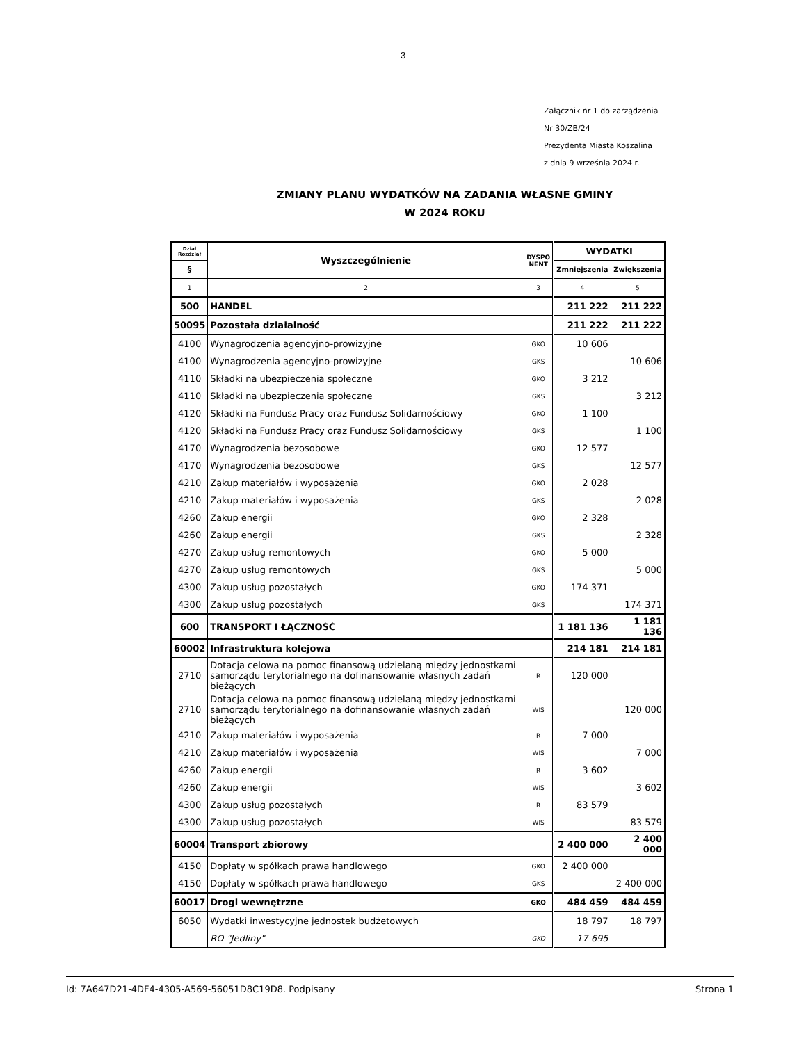3
Załącznik nr 1 do zarządzenia
Nr 30/ZB/24
Prezydenta Miasta Koszalina
z dnia 9 września 2024 r.
ZMIANY PLANU WYDATKÓW NA ZADANIA WŁASNE GMINY
W 2024 ROKU
| Dział Rozdział | Wyszczególnienie | DYSPO NENT | WYDATKI | |
| --- | --- | --- | --- | --- |
| § | | | Zmniejszenia | Zwiększenia |
| 1 | 2 | 3 | 4 | 5 |
| 500 | HANDEL | | 211 222 | 211 222 |
| 50095 | Pozostała działalność | | 211 222 | 211 222 |
| 4100 | Wynagrodzenia agencyjno-prowizyjne | GKO | 10 606 | |
| 4100 | Wynagrodzenia agencyjno-prowizyjne | GKS | | 10 606 |
| 4110 | Składki na ubezpieczenia społeczne | GKO | 3 212 | |
| 4110 | Składki na ubezpieczenia społeczne | GKS | | 3 212 |
| 4120 | Składki na Fundusz Pracy oraz Fundusz Solidarnościowy | GKO | 1 100 | |
| 4120 | Składki na Fundusz Pracy oraz Fundusz Solidarnościowy | GKS | | 1 100 |
| 4170 | Wynagrodzenia bezosobowe | GKO | 12 577 | |
| 4170 | Wynagrodzenia bezosobowe | GKS | | 12 577 |
| 4210 | Zakup materiałów i wyposażenia | GKO | 2 028 | |
| 4210 | Zakup materiałów i wyposażenia | GKS | | 2 028 |
| 4260 | Zakup energii | GKO | 2 328 | |
| 4260 | Zakup energii | GKS | | 2 328 |
| 4270 | Zakup usług remontowych | GKO | 5 000 | |
| 4270 | Zakup usług remontowych | GKS | | 5 000 |
| 4300 | Zakup usług pozostałych | GKO | 174 371 | |
| 4300 | Zakup usług pozostałych | GKS | | 174 371 |
| 600 | TRANSPORT I ŁĄCZNOŚĆ | | 1 181 136 | 1 181 136 |
| 60002 | Infrastruktura kolejowa | | 214 181 | 214 181 |
| 2710 | Dotacja celowa na pomoc finansową udzielaną między jednostkami samorządu terytorialnego na dofinansowanie własnych zadań bieżących | R | 120 000 | |
| 2710 | Dotacja celowa na pomoc finansową udzielaną między jednostkami samorządu terytorialnego na dofinansowanie własnych zadań bieżących | WIS | | 120 000 |
| 4210 | Zakup materiałów i wyposażenia | R | 7 000 | |
| 4210 | Zakup materiałów i wyposażenia | WIS | | 7 000 |
| 4260 | Zakup energii | R | 3 602 | |
| 4260 | Zakup energii | WIS | | 3 602 |
| 4300 | Zakup usług pozostałych | R | 83 579 | |
| 4300 | Zakup usług pozostałych | WIS | | 83 579 |
| 60004 | Transport zbiorowy | | 2 400 000 | 2 400 000 |
| 4150 | Dopłaty w spółkach prawa handlowego | GKO | 2 400 000 | |
| 4150 | Dopłaty w spółkach prawa handlowego | GKS | | 2 400 000 |
| 60017 | Drogi wewnętrzne | GKO | 484 459 | 484 459 |
| 6050 | Wydatki inwestycyjne jednostek budżetowych | | 18 797 | 18 797 |
| | RO "Jedliny" | GKO | 17 695 | |
Id: 7A647D21-4DF4-4305-A569-56051D8C19D8. Podpisany Strona 1